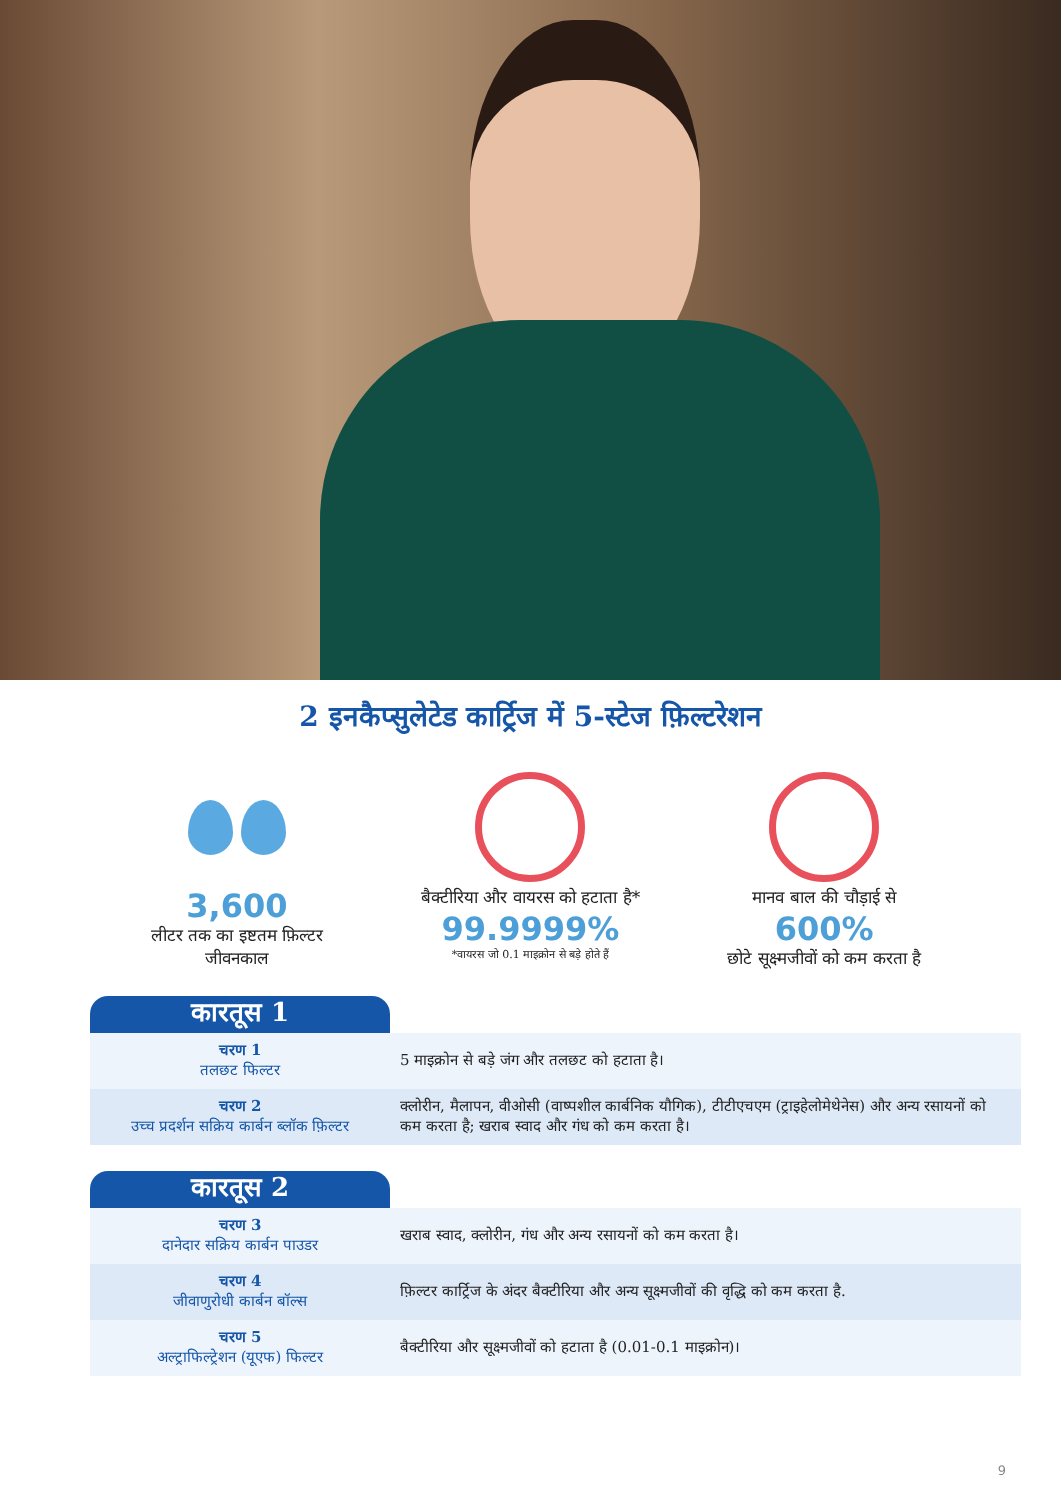2 इनकैप्सुलेटेड कार्ट्रिज में 5-स्टेज फ़िल्टरेशन
3,600
लीटर तक का इष्टतम फ़िल्टर
जीवनकाल
बैक्टीरिया और वायरस को हटाता है*
99.9999%
*वायरस जो 0.1 माइक्रोन से बड़े होते हैं
मानव बाल की चौड़ाई से
600%
छोटे सूक्ष्मजीवों को कम करता है
| कारतूस 1 | |
| --- | --- |
| चरण 1 तलछट फिल्टर | 5 माइक्रोन से बड़े जंग और तलछट को हटाता है। |
| चरण 2 उच्च प्रदर्शन सक्रिय कार्बन ब्लॉक फ़िल्टर | क्लोरीन, मैलापन, वीओसी (वाष्पशील कार्बनिक यौगिक), टीटीएचएम (ट्राइहेलोमेथेनेस) और अन्य रसायनों को कम करता है; खराब स्वाद और गंध को कम करता है। |
| कारतूस 2 | |
| चरण 3 दानेदार सक्रिय कार्बन पाउडर | खराब स्वाद, क्लोरीन, गंध और अन्य रसायनों को कम करता है। |
| चरण 4 जीवाणुरोधी कार्बन बॉल्स | फ़िल्टर कार्ट्रिज के अंदर बैक्टीरिया और अन्य सूक्ष्मजीवों की वृद्धि को कम करता है. |
| चरण 5 अल्ट्राफिल्ट्रेशन (यूएफ) फिल्टर | बैक्टीरिया और सूक्ष्मजीवों को हटाता है (0.01-0.1 माइक्रोन)। |
9